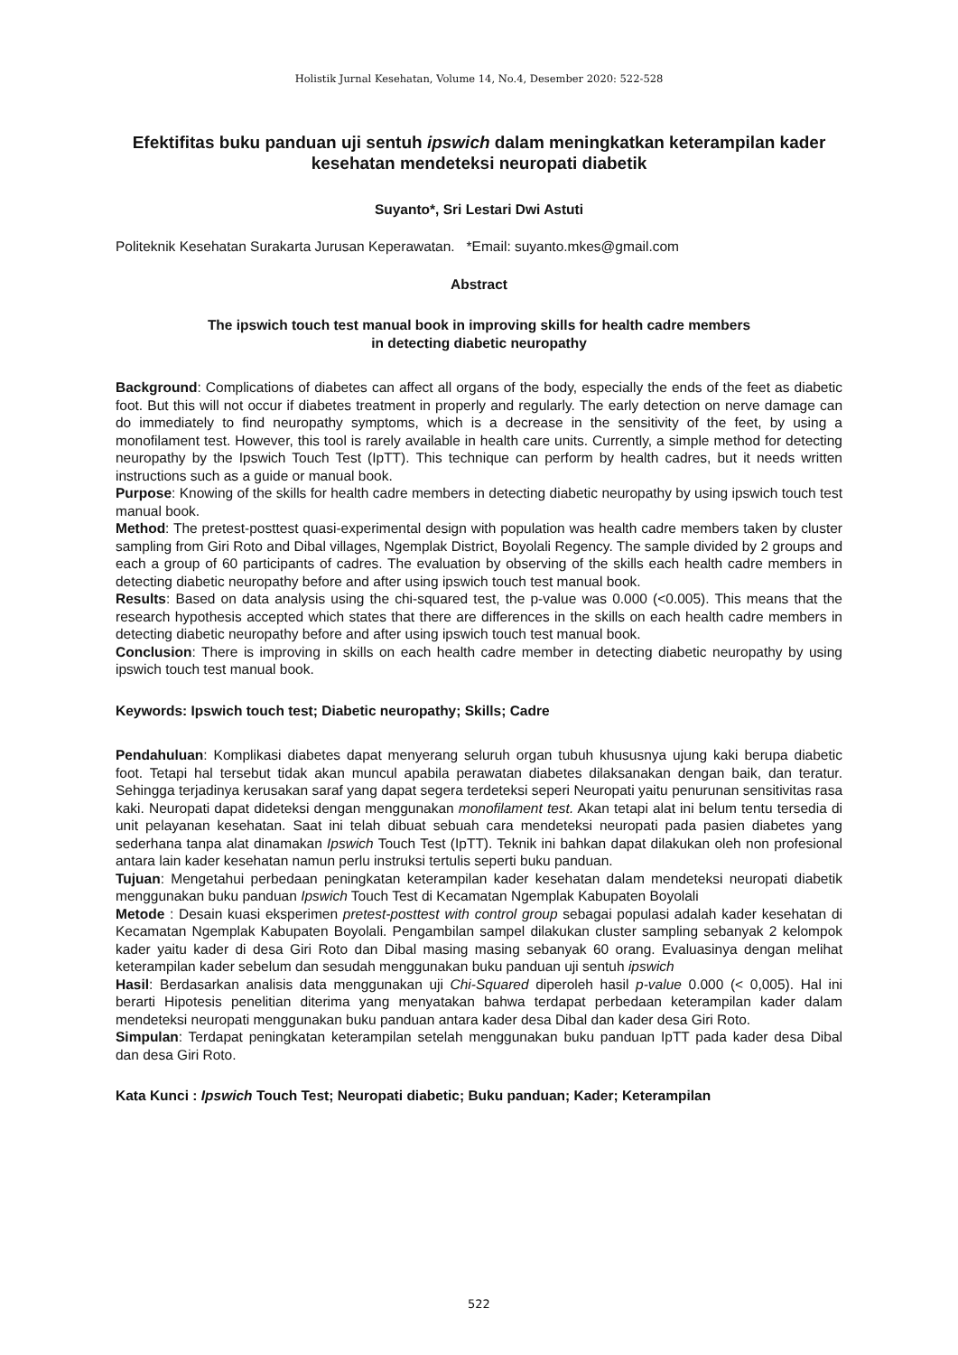Holistik Jurnal Kesehatan, Volume 14, No.4, Desember 2020: 522-528
Efektifitas buku panduan uji sentuh ipswich dalam meningkatkan keterampilan kader kesehatan mendeteksi neuropati diabetik
Suyanto*, Sri Lestari Dwi Astuti
Politeknik Kesehatan Surakarta Jurusan Keperawatan. *Email: suyanto.mkes@gmail.com
Abstract
The ipswich touch test manual book in improving skills for health cadre members
in detecting diabetic neuropathy
Background: Complications of diabetes can affect all organs of the body, especially the ends of the feet as diabetic foot. But this will not occur if diabetes treatment in properly and regularly. The early detection on nerve damage can do immediately to find neuropathy symptoms, which is a decrease in the sensitivity of the feet, by using a monofilament test. However, this tool is rarely available in health care units. Currently, a simple method for detecting neuropathy by the Ipswich Touch Test (IpTT). This technique can perform by health cadres, but it needs written instructions such as a guide or manual book.
Purpose: Knowing of the skills for health cadre members in detecting diabetic neuropathy by using ipswich touch test manual book.
Method: The pretest-posttest quasi-experimental design with population was health cadre members taken by cluster sampling from Giri Roto and Dibal villages, Ngemplak District, Boyolali Regency. The sample divided by 2 groups and each a group of 60 participants of cadres. The evaluation by observing of the skills each health cadre members in detecting diabetic neuropathy before and after using ipswich touch test manual book.
Results: Based on data analysis using the chi-squared test, the p-value was 0.000 (<0.005). This means that the research hypothesis accepted which states that there are differences in the skills on each health cadre members in detecting diabetic neuropathy before and after using ipswich touch test manual book.
Conclusion: There is improving in skills on each health cadre member in detecting diabetic neuropathy by using ipswich touch test manual book.
Keywords: Ipswich touch test; Diabetic neuropathy; Skills; Cadre
Pendahuluan: Komplikasi diabetes dapat menyerang seluruh organ tubuh khususnya ujung kaki berupa diabetic foot. Tetapi hal tersebut tidak akan muncul apabila perawatan diabetes dilaksanakan dengan baik, dan teratur. Sehingga terjadinya kerusakan saraf yang dapat segera terdeteksi seperi Neuropati yaitu penurunan sensitivitas rasa kaki. Neuropati dapat dideteksi dengan menggunakan monofilament test. Akan tetapi alat ini belum tentu tersedia di unit pelayanan kesehatan. Saat ini telah dibuat sebuah cara mendeteksi neuropati pada pasien diabetes yang sederhana tanpa alat dinamakan Ipswich Touch Test (IpTT). Teknik ini bahkan dapat dilakukan oleh non profesional antara lain kader kesehatan namun perlu instruksi tertulis seperti buku panduan.
Tujuan: Mengetahui perbedaan peningkatan keterampilan kader kesehatan dalam mendeteksi neuropati diabetik menggunakan buku panduan Ipswich Touch Test di Kecamatan Ngemplak Kabupaten Boyolali
Metode : Desain kuasi eksperimen pretest-posttest with control group sebagai populasi adalah kader kesehatan di Kecamatan Ngemplak Kabupaten Boyolali. Pengambilan sampel dilakukan cluster sampling sebanyak 2 kelompok kader yaitu kader di desa Giri Roto dan Dibal masing masing sebanyak 60 orang. Evaluasinya dengan melihat keterampilan kader sebelum dan sesudah menggunakan buku panduan uji sentuh ipswich
Hasil: Berdasarkan analisis data menggunakan uji Chi-Squared diperoleh hasil p-value 0.000 (< 0,005). Hal ini berarti Hipotesis penelitian diterima yang menyatakan bahwa terdapat perbedaan keterampilan kader dalam mendeteksi neuropati menggunakan buku panduan antara kader desa Dibal dan kader desa Giri Roto.
Simpulan: Terdapat peningkatan keterampilan setelah menggunakan buku panduan IpTT pada kader desa Dibal dan desa Giri Roto.
Kata Kunci : Ipswich Touch Test; Neuropati diabetic; Buku panduan; Kader; Keterampilan
522